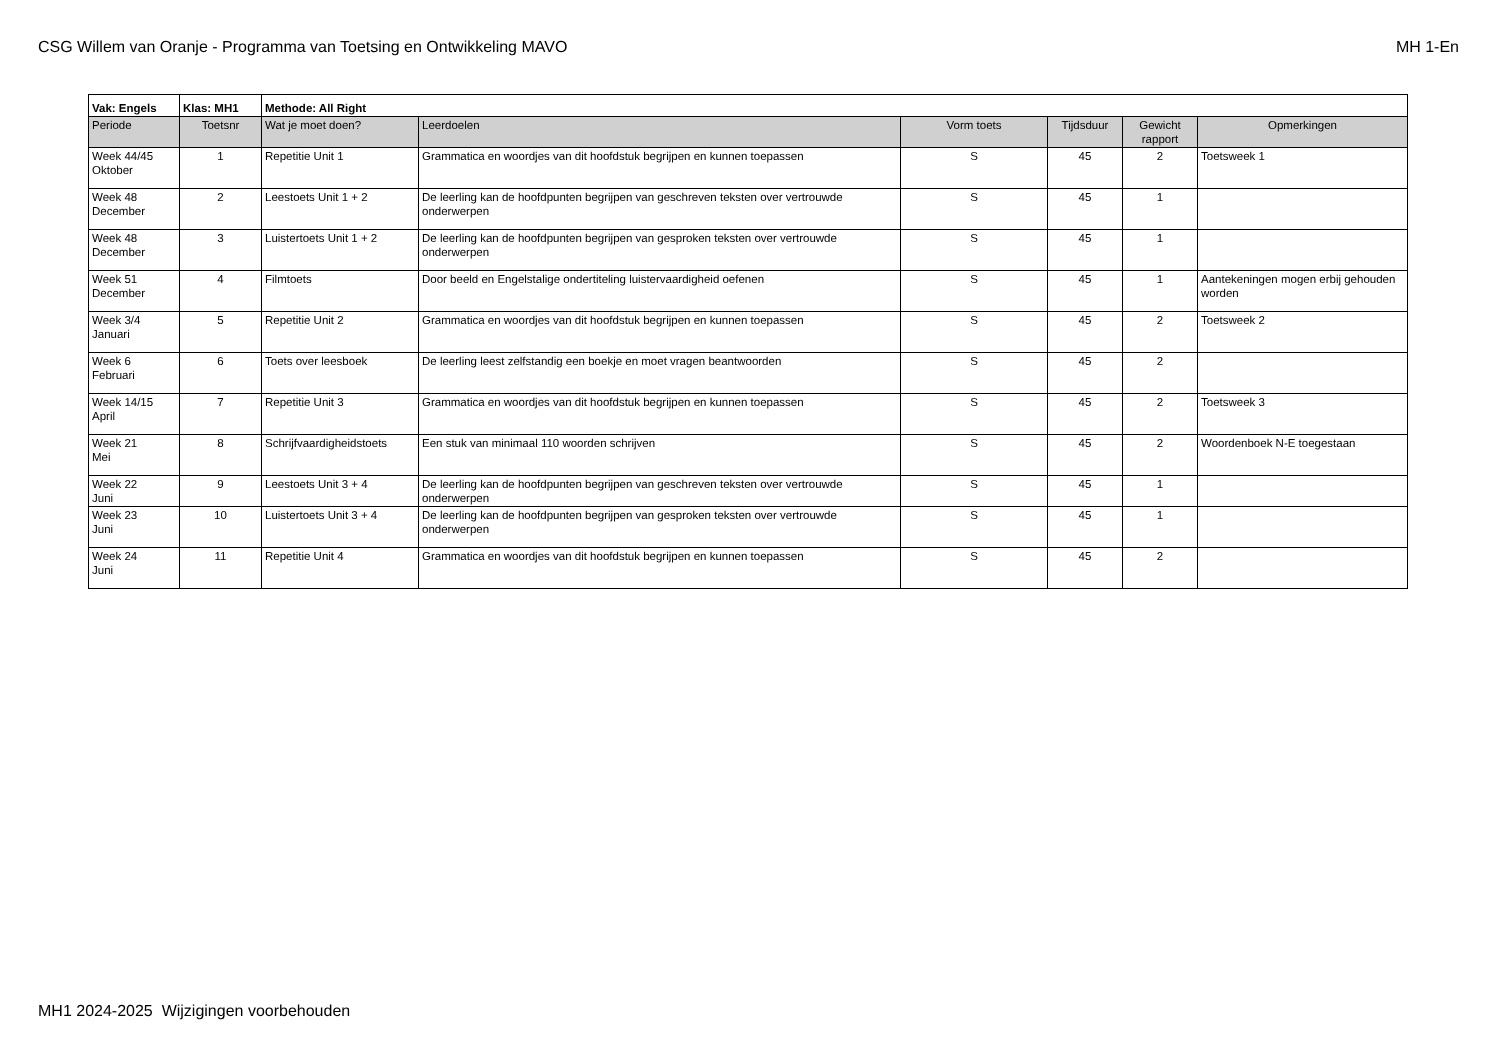CSG Willem van Oranje - Programma van Toetsing en Ontwikkeling MAVO MH 1-En
| Vak: Engels | Klas: MH1 | Methode: All Right | | | | | |
| --- | --- | --- | --- | --- | --- | --- | --- |
| Periode | Toetsnr | Wat je moet doen? | Leerdoelen | Vorm toets | Tijdsduur | Gewicht rapport | Opmerkingen |
| Week 44/45 Oktober | 1 | Repetitie Unit 1 | Grammatica en woordjes van dit hoofdstuk begrijpen en kunnen toepassen | S | 45 | 2 | Toetsweek 1 |
| Week 48 December | 2 | Leestoets Unit 1 + 2 | De leerling kan de hoofdpunten begrijpen van geschreven teksten over vertrouwde onderwerpen | S | 45 | 1 | |
| Week 48 December | 3 | Luistertoets Unit 1 + 2 | De leerling kan de hoofdpunten begrijpen van gesproken teksten over vertrouwde onderwerpen | S | 45 | 1 | |
| Week 51 December | 4 | Filmtoets | Door beeld en Engelstalige ondertiteling luistervaardigheid oefenen | S | 45 | 1 | Aantekeningen mogen erbij gehouden worden |
| Week 3/4 Januari | 5 | Repetitie Unit 2 | Grammatica en woordjes van dit hoofdstuk begrijpen en kunnen toepassen | S | 45 | 2 | Toetsweek 2 |
| Week 6 Februari | 6 | Toets over leesboek | De leerling leest zelfstandig een boekje en moet vragen beantwoorden | S | 45 | 2 | |
| Week 14/15 April | 7 | Repetitie Unit 3 | Grammatica en woordjes van dit hoofdstuk begrijpen en kunnen toepassen | S | 45 | 2 | Toetsweek 3 |
| Week 21 Mei | 8 | Schrijfvaardigheidstoets | Een stuk van minimaal 110 woorden schrijven | S | 45 | 2 | Woordenboek N-E toegestaan |
| Week 22 Juni | 9 | Leestoets Unit 3 + 4 | De leerling kan de hoofdpunten begrijpen van geschreven teksten over vertrouwde onderwerpen | S | 45 | 1 | |
| Week 23 Juni | 10 | Luistertoets Unit 3 + 4 | De leerling kan de hoofdpunten begrijpen van gesproken teksten over vertrouwde onderwerpen | S | 45 | 1 | |
| Week 24 Juni | 11 | Repetitie Unit 4 | Grammatica en woordjes van dit hoofdstuk begrijpen en kunnen toepassen | S | 45 | 2 | |
MH1 2024-2025 Wijzigingen voorbehouden